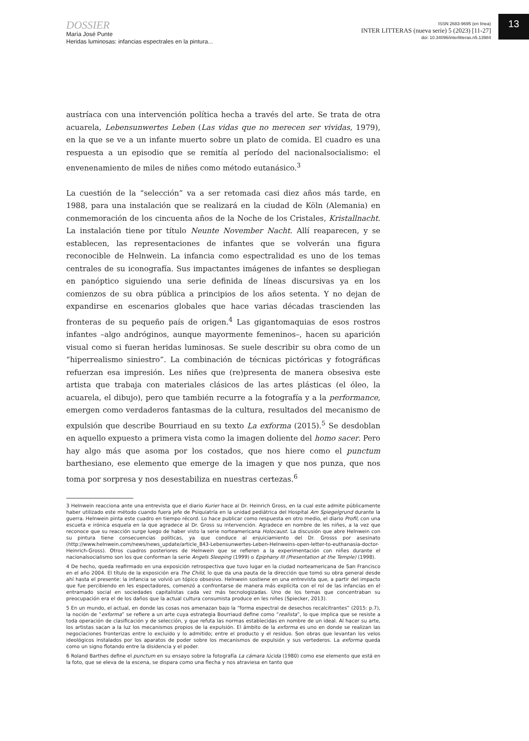DOSSIER
María José Punte
Heridas luminosas: infancias espectrales en la pintura...
ISSN 2683-9695 (en línea)
INTER LITTERAS (nueva serie) 5 (2023) [11-27]
doi: 10.34096/interlitteras.n5.13984
13
austríaca con una intervención política hecha a través del arte. Se trata de otra acuarela, Lebensunwertes Leben (Las vidas que no merecen ser vividas, 1979), en la que se ve a un infante muerto sobre un plato de comida. El cuadro es una respuesta a un episodio que se remitía al período del nacionalsocialismo: el envenenamiento de miles de niñes como método eutanásico.<sup>3</sup>
La cuestión de la “selección” va a ser retomada casi diez años más tarde, en 1988, para una instalación que se realizará en la ciudad de Köln (Alemania) en conmemoración de los cincuenta años de la Noche de los Cristales, Kristallnacht. La instalación tiene por título Neunte November Nacht. Allí reaparecen, y se establecen, las representaciones de infantes que se volverán una figura reconocible de Helnwein. La infancia como espectralidad es uno de los temas centrales de su iconografía. Sus impactantes imágenes de infantes se despliegan en panóptico siguiendo una serie definida de líneas discursivas ya en los comienzos de su obra pública a principios de los años setenta. Y no dejan de expandirse en escenarios globales que hace varias décadas trascienden las fronteras de su pequeño país de origen.<sup>4</sup> Las gigantomaquias de esos rostros infantes –algo andróginos, aunque mayormente femeninos–, hacen su aparición visual como si fueran heridas luminosas. Se suele describir su obra como de un “hiperrealismo siniestro”. La combinación de técnicas pictóricas y fotográficas refuerzan esa impresión. Les niñes que (re)presenta de manera obsesiva este artista que trabaja con materiales clásicos de las artes plásticas (el óleo, la acuarela, el dibujo), pero que también recurre a la fotografía y a la performance, emergen como verdaderos fantasmas de la cultura, resultados del mecanismo de expulsión que describe Bourriaud en su texto La exforma (2015).<sup>5</sup> Se desdoblan en aquello expuesto a primera vista como la imagen doliente del homo sacer. Pero hay algo más que asoma por los costados, que nos hiere como el punctum barthesiano, ese elemento que emerge de la imagen y que nos punza, que nos toma por sorpresa y nos desestabiliza en nuestras certezas.<sup>6</sup>
3 Helnwein reacciona ante una entrevista que el diario Kurier hace al Dr. Heinrich Gross, en la cual este admite públicamente haber utilizado este método cuando fuera jefe de Psiquiatría en la unidad pediátrica del Hospital Am Spiegelgrund durante la guerra. Helnwein pinta este cuadro en tiempo récord. Lo hace publicar como respuesta en otro medio, el diario Profil, con una escueta e irónica esquela en la que agradece al Dr. Gross su intervención. Agradece en nombre de les niñes, a la vez que reconoce que su reacción surge luego de haber visto la serie norteamericana Holocaust. La discusión que abre Helnwein con su pintura tiene consecuencias políticas, ya que conduce al enjuiciamiento del Dr. Grosss por asesinato (http://www.helnwein.com/news/news_update/article_843-Lebensunwertes-Leben-Helnweins-open-letter-to-euthanasia-doctor-Heinrich-Gross). Otros cuadros posteriores de Helnwein que se refieren a la experimentación con niñes durante el nacionalsocialismo son los que conforman la serie Angels Sleeping (1999) o Epiphany III (Presentation at the Temple) (1998).
4 De hecho, queda reafirmado en una exposición retrospectiva que tuvo lugar en la ciudad norteamericana de San Francisco en el año 2004. El título de la exposición era The Child, lo que da una pauta de la dirección que tomó su obra general desde ahí hasta el presente: la infancia se volvió un tópico obsesivo. Helnwein sostiene en una entrevista que, a partir del impacto que fue percibiendo en les espectadores, comenzó a confrontarse de manera más explícita con el rol de las infancias en el entramado social en sociedades capitalistas cada vez más tecnologizadas. Uno de los temas que concentraban su preocupación era el de los daños que la actual cultura consumista produce en les niñes (Spiecker, 2013).
5 En un mundo, el actual, en donde las cosas nos amenazan bajo la “forma espectral de desechos recalcitrantes” (2015: p.7), la noción de “exforma” se refiere a un arte cuya estrategia Bourriaud define como “realista”, lo que implica que se resiste a toda operación de clasificación y de selección, y que refuta las normas establecidas en nombre de un ideal. Al hacer su arte, los artistas sacan a la luz los mecanismos propios de la expulsión. El ámbito de la exforma es uno en donde se realizan las negociaciones fronterizas entre lo excluido y lo admitido; entre el producto y el residuo. Son obras que levantan los velos ideológicos instalados por los aparatos de poder sobre los mecanismos de expulsión y sus vertederos. La exforma queda como un signo flotando entre la disidencia y el poder.
6 Roland Barthes define el punctum en su ensayo sobre la fotografía La cámara lúcida (1980) como ese elemento que está en la foto, que se eleva de la escena, se dispara como una flecha y nos atraviesa en tanto que